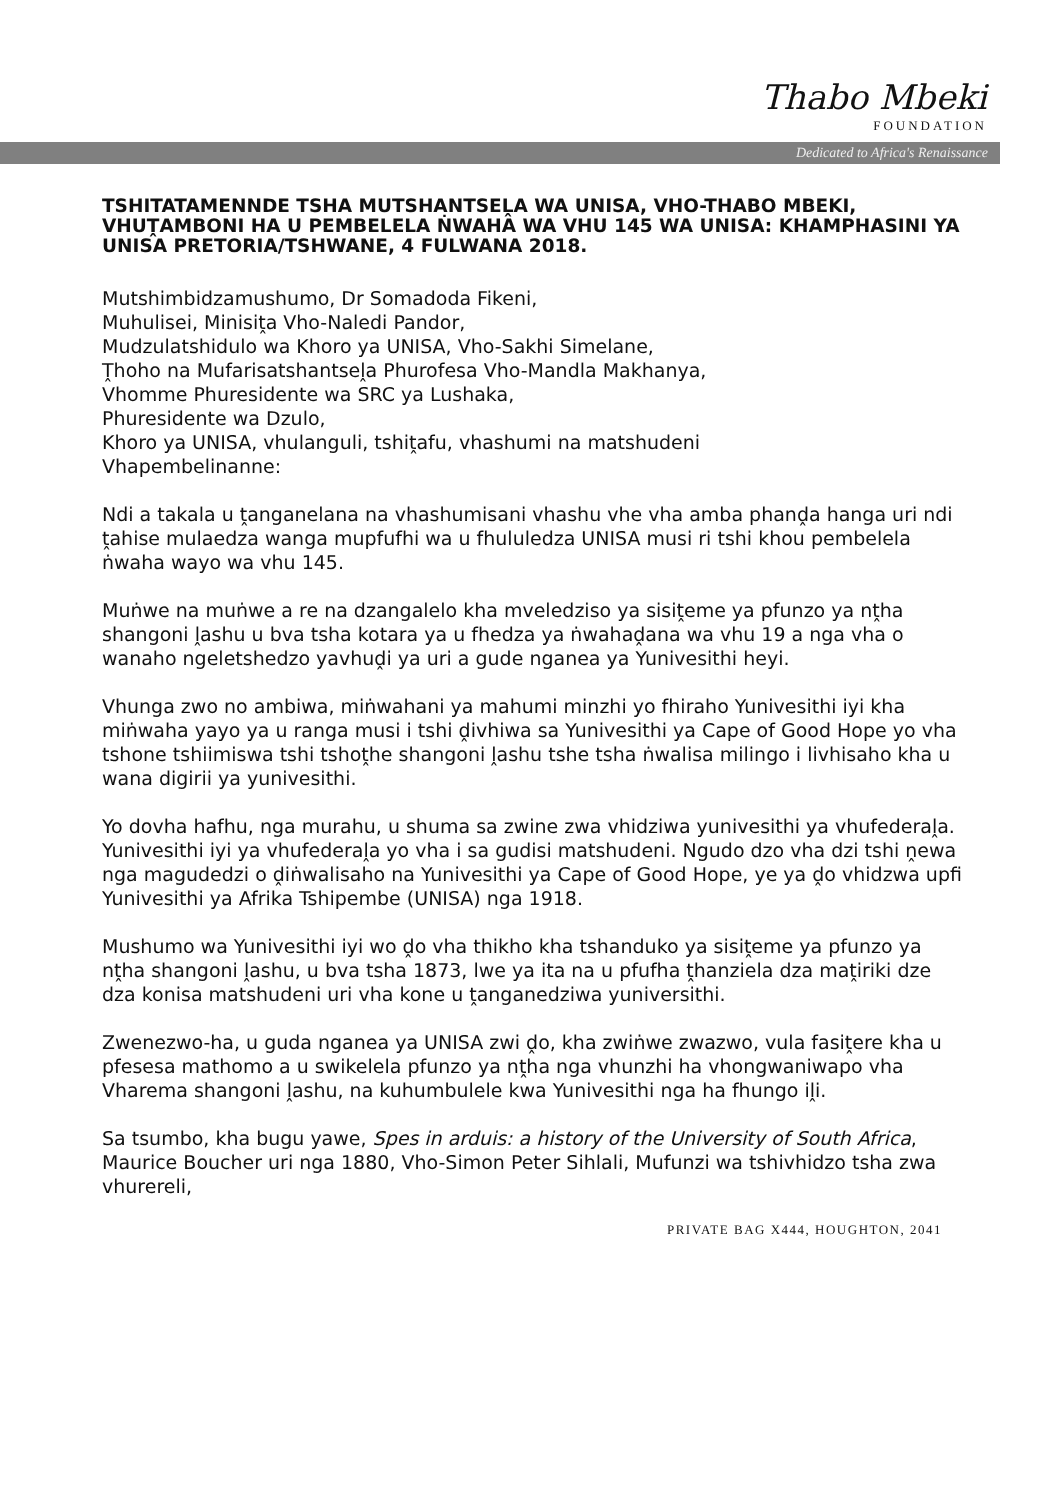Thabo Mbeki
FOUNDATION
Dedicated to Africa's Renaissance
TSHITATAMENNDE TSHA MUTSHANTSEḼA WA UNISA, VHO-THABO MBEKI, VHUṰAMBONI HA U PEMBELELA ṄWAHA WA VHU 145 WA UNISA: KHAMPHASINI YA UNISA PRETORIA/TSHWANE, 4 FULWANA 2018.
Mutshimbidzamushumo, Dr Somadoda Fikeni,
Muhulisei, Minisiṱa Vho-Naledi Pandor,
Mudzulatshidulo wa Khoro ya UNISA, Vho-Sakhi Simelane,
Ṱhoho na Mufarisatshantseḽa Phurofesa Vho-Mandla Makhanya,
Vhomme Phuresidente wa SRC ya Lushaka,
Phuresidente wa Dzulo,
Khoro ya UNISA, vhulanguli, tshiṱafu, vhashumi na matshudeni
Vhapembelinanne:
Ndi a takala u ṱanganelana na vhashumisani vhashu vhe vha amba phanḓa hanga uri ndi ṱahise mulaedza wanga mupfufhi wa u fhululedza UNISA musi ri tshi khou pembelela ṅwaha wayo wa vhu 145.
Muṅwe na muṅwe a re na dzangalelo kha mveledziso ya sisiṱeme ya pfunzo ya nṱha shangoni ḽashu u bva tsha kotara ya u fhedza ya ṅwahaḓana wa vhu 19 a nga vha o wanaho ngeletshedzo yavhuḓi ya uri a gude nganea ya Yunivesithi heyi.
Vhunga zwo no ambiwa, miṅwahani ya mahumi minzhi yo fhiraho Yunivesithi iyi kha miṅwaha yayo ya u ranga musi i tshi ḓivhiwa sa Yunivesithi ya Cape of Good Hope yo vha tshone tshiimiswa tshi tshoṱhe shangoni ḽashu tshe tsha ṅwalisa milingo i livhisaho kha u wana digirii ya yunivesithi.
Yo dovha hafhu, nga murahu, u shuma sa zwine zwa vhidziwa yunivesithi ya vhufederaḽa. Yunivesithi iyi ya vhufederaḽa yo vha i sa gudisi matshudeni. Ngudo dzo vha dzi tshi ṋewa nga magudedzi o ḓiṅwalisaho na Yunivesithi ya Cape of Good Hope, ye ya ḓo vhidzwa upfi Yunivesithi ya Afrika Tshipembe (UNISA) nga 1918.
Mushumo wa Yunivesithi iyi wo ḓo vha thikho kha tshanduko ya sisiṱeme ya pfunzo ya nṱha shangoni ḽashu, u bva tsha 1873, lwe ya ita na u pfufha ṱhanziela dza maṱiriki dze dza konisa matshudeni uri vha kone u ṱanganedziwa yuniversithi.
Zwenezwo-ha, u guda nganea ya UNISA zwi ḓo, kha zwiṅwe zwazwo, vula fasiṱere kha u pfesesa mathomo a u swikelela pfunzo ya nṱha nga vhunzhi ha vhongwaniwapo vha Vharema shangoni ḽashu, na kuhumbulele kwa Yunivesithi nga ha fhungo iḽi.
Sa tsumbo, kha bugu yawe, Spes in arduis: a history of the University of South Africa, Maurice Boucher uri nga 1880, Vho-Simon Peter Sihlali, Mufunzi wa tshivhidzo tsha zwa vhurereli,
PRIVATE BAG X444, HOUGHTON, 2041